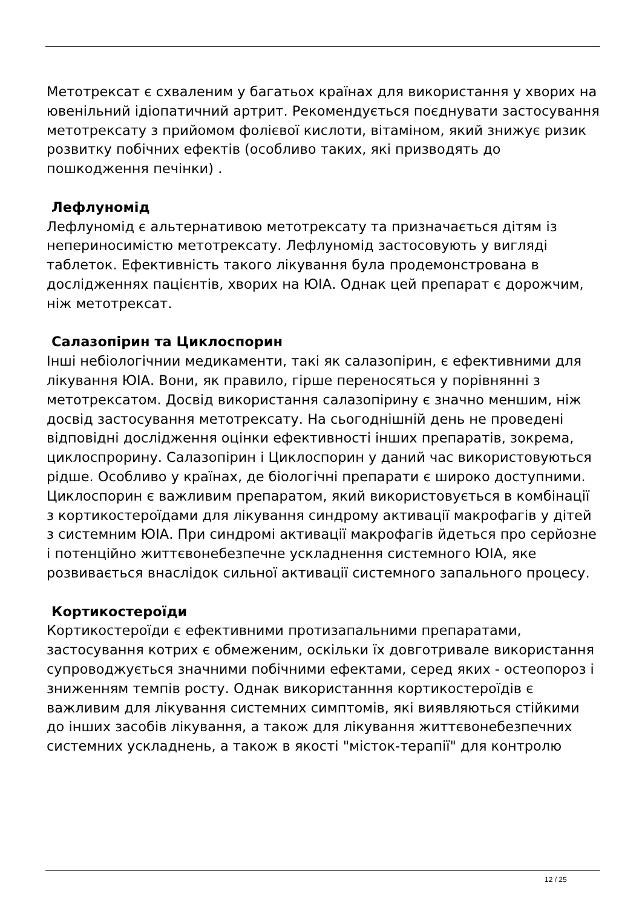Метотрексат є схваленим у багатьох країнах для використання у хворих на ювенільний ідіопатичний артрит. Рекомендується поєднувати застосування метотрексату з прийомом фолієвої кислоти, вітаміном, який знижує ризик розвитку побічних ефектів (особливо таких, які призводять до пошкодження печінки) .
Лефлуномід
Лефлуномід є альтернативою метотрексату та призначається дітям із непериносимістю метотрексату. Лефлуномід застосовують у вигляді таблеток. Ефективність такого лікування була продемонстрована в дослідженнях пацієнтів, хворих на ЮІА. Однак цей препарат є дорожчим, ніж метотрексат.
Салазопірин та Циклоспорин
Інші небіологічнии медикаменти, такі як салазопірин, є ефективними для лікування ЮІА. Вони, як правило, гірше переносяться у порівнянні з метотрексатом. Досвід використання салазопірину є значно меншим, ніж досвід застосування метотрексату. На сьогоднішній день не проведені відповідні дослідження оцінки ефективності інших препаратів, зокрема, циклоспрорину. Салазопірин і Циклоспорин у даний час використовуються рідше. Особливо у країнах, де біологічні препарати є широко доступними. Циклоспорин є важливим препаратом, який використовується в комбінації з кортикостероїдами для лікування синдрому активації макрофагів у дітей з системним ЮІА. При синдромі активації макрофагів йдеться про серйозне і потенційно життєвонебезпечне ускладнення системного ЮІА, яке розвивається внаслідок сильної активації системного запального процесу.
Кортикостероїди
Кортикостероїди є ефективними протизапальними препаратами, застосування котрих є обмеженим, оскільки їх довготривале використання супроводжується значними побічними ефектами, серед яких - остеопороз і зниженням темпів росту. Однак використанння кортикостероїдів є важливим для лікування системних симптомів, які виявляються стійкими до інших засобів лікування, а також для лікування життєвонебезпечних системних ускладнень, а також в якості "місток-терапії" для контролю
12 / 25